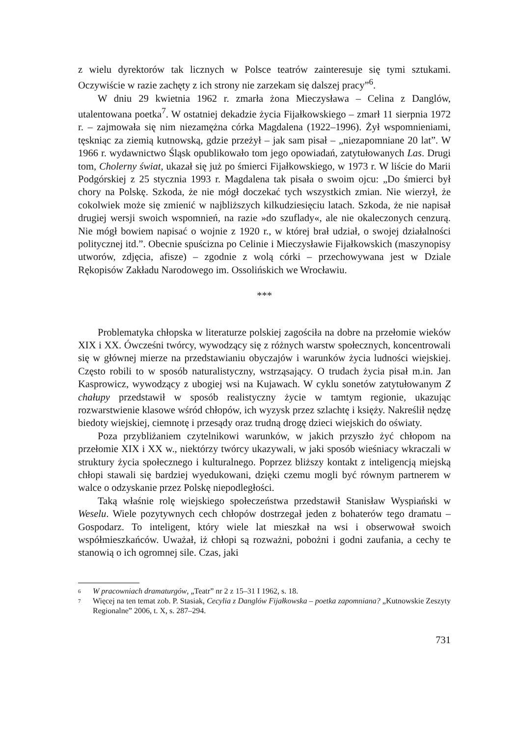z wielu dyrektorów tak licznych w Polsce teatrów zainteresuje się tymi sztukami. Oczywiście w razie zachęty z ich strony nie zarzekam się dalszej pracy”<sup>6</sup>.
W dniu 29 kwietnia 1962 r. zmarła żona Mieczysława – Celina z Danglów, utalentowana poetka<sup>7</sup>. W ostatniej dekadzie życia Fijałkowskiego – zmarł 11 sierpnia 1972 r. – zajmowała się nim niezamężna córka Magdalena (1922–1996). Żył wspomnieniami, tęskniąc za ziemią kutnowską, gdzie przeżył – jak sam pisał – „niezapomniane 20 lat”. W 1966 r. wydawnictwo Śląsk opublikowało tom jego opowiadań, zatytułowanych Las. Drugi tom, Cholerny świat, ukazał się już po śmierci Fijałkowskiego, w 1973 r. W liście do Marii Podgórskiej z 25 stycznia 1993 r. Magdalena tak pisała o swoim ojcu: „Do śmierci był chory na Polskę. Szkoda, że nie mógł doczekać tych wszystkich zmian. Nie wierzył, że cokolwiek może się zmienić w najbliższych kilkudziesięciu latach. Szkoda, że nie napisał drugiej wersji swoich wspomnień, na razie »do szuflady«, ale nie okaleczonych cenzurą. Nie mógł bowiem napisać o wojnie z 1920 r., w której brał udział, o swojej działalności politycznej itd.”. Obecnie spuścizna po Celinie i Mieczysławie Fijałkowskich (maszynopisy utworów, zdjęcia, afisze) – zgodnie z wolą córki – przechowywana jest w Dziale Rękopisów Zakładu Narodowego im. Ossolińskich we Wrocławiu.
***
Problematyka chłopska w literaturze polskiej zagościła na dobre na przełomie wieków XIX i XX. Ówcześni twórcy, wywodzący się z różnych warstw społecznych, koncentrowali się w głównej mierze na przedstawianiu obyczajów i warunków życia ludności wiejskiej. Często robili to w sposób naturalistyczny, wstrząsający. O trudach życia pisał m.in. Jan Kasprowicz, wywodzący z ubogiej wsi na Kujawach. W cyklu sonetów zatytułowanym Z chałupy przedstawił w sposób realistyczny życie w tamtym regionie, ukazując rozwarstwienie klasowe wśród chłopów, ich wyzysk przez szlachtę i księży. Nakreślił nędzę biedoty wiejskiej, ciemnotę i przesądy oraz trudną drogę dzieci wiejskich do oświaty.
Poza przybliżaniem czytelnikowi warunków, w jakich przyszło żyć chłopom na przełomie XIX i XX w., niektórzy twórcy ukazywali, w jaki sposób wieśniacy wkraczali w struktury życia społecznego i kulturalnego. Poprzez bliższy kontakt z inteligencją miejską chłopi stawali się bardziej wyedukowani, dzięki czemu mogli być równym partnerem w walce o odzyskanie przez Polskę niepodległości.
Taką właśnie rolę wiejskiego społeczeństwa przedstawił Stanisław Wyspiański w Weselu. Wiele pozytywnych cech chłopów dostrzegał jeden z bohaterów tego dramatu – Gospodarz. To inteligent, który wiele lat mieszkał na wsi i obserwował swoich współmieszkańców. Uważał, iż chłopi są rozważni, pobożni i godni zaufania, a cechy te stanowią o ich ogromnej sile. Czas, jaki
<sup>6</sup> W pracowniach dramaturgów, „Teatr” nr 2 z 15–31 I 1962, s. 18.
<sup>7</sup> Więcej na ten temat zob. P. Stasiak, Cecylia z Danglów Fijałkowska – poetka zapomniana? „Kutnowskie Zeszyty Regionalne” 2006, t. X, s. 287–294.
731